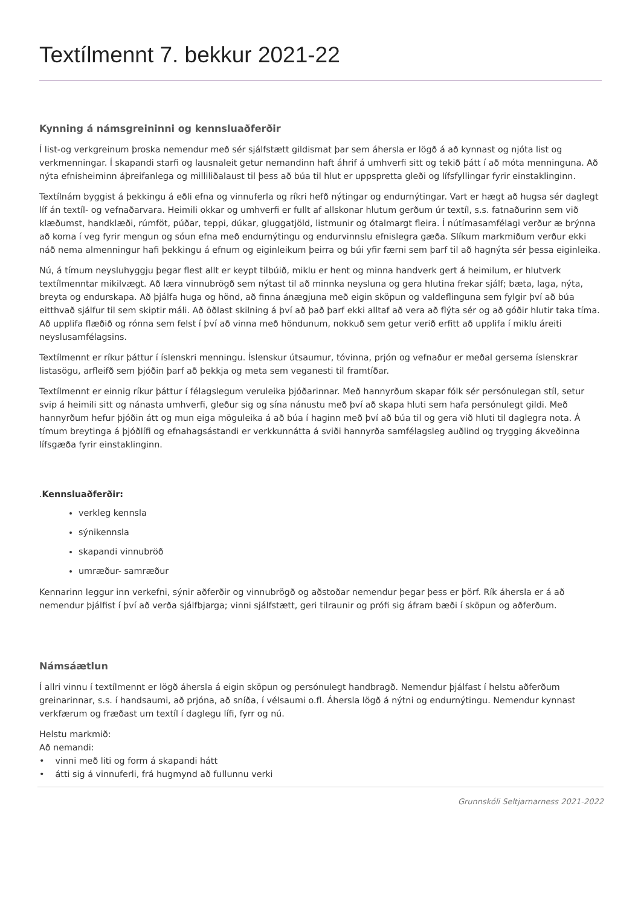Textílmennt 7. bekkur 2021-22
Kynning á námsgreininni og kennsluaðferðir
Í list-og verkgreinum þroska nemendur með sér sjálfstætt gildismat þar sem áhersla er lögð á að kynnast og njóta list og verkmenningar. Í skapandi starfi og lausnaleit getur nemandinn haft áhrif á umhverfi sitt og tekið þátt í að móta menninguna. Að nýta efnisheiminn áþreifanlega og milliliðalaust til þess að búa til hlut er uppspretta gleði og lífsfyllingar fyrir einstaklinginn.
Textílnám byggist á þekkingu á eðli efna og vinnuferla og ríkri hefð nýtingar og endurnýtingar. Vart er hægt að hugsa sér daglegt líf án textíl- og vefnaðarvara. Heimili okkar og umhverfi er fullt af allskonar hlutum gerðum úr textíl, s.s. fatnaðurinn sem við klæðumst, handklæði, rúmföt, púðar, teppi, dúkar, gluggatjöld, listmunir og ótalmargt fleira. Í nútímasamfélagi verður æ brýnna að koma í veg fyrir mengun og sóun efna með endurnýtingu og endurvinnslu efnislegra gæða. Slíkum markmiðum verður ekki náð nema almenningur hafi þekkingu á efnum og eiginleikum þeirra og búi yfir færni sem þarf til að hagnýta sér þessa eiginleika.
Nú, á tímum neysluhyggju þegar flest allt er keypt tilbúið, miklu er hent og minna handverk gert á heimilum, er hlutverk textílmenntar mikilvægt. Að læra vinnubrögð sem nýtast til að minnka neysluna og gera hlutina frekar sjálf; bæta, laga, nýta, breyta og endurskapa. Að þjálfa huga og hönd, að finna ánægjuna með eigin sköpun og valdeflinguna sem fylgir því að búa eitthvað sjálfur til sem skiptir máli. Að öðlast skilning á því að það þarf ekki alltaf að vera að flýta sér og að góðir hlutir taka tíma. Að upplifa flæðið og rónna sem felst í því að vinna með höndunum, nokkuð sem getur verið erfitt að upplifa í miklu áreiti neyslusamfélagsins.
Textílmennt er ríkur þáttur í íslenskri menningu. Íslenskur útsaumur, tóvinna, prjón og vefnaður er meðal gersema íslenskrar listasögu, arfleifð sem þjóðin þarf að þekkja og meta sem veganesti til framtíðar.
Textílmennt er einnig ríkur þáttur í félagslegum veruleika þjóðarinnar. Með hannyrðum skapar fólk sér persónulegan stíl, setur svip á heimili sitt og nánasta umhverfi, gleður sig og sína nánustu með því að skapa hluti sem hafa persónulegt gildi. Með hannyrðum hefur þjóðin átt og mun eiga möguleika á að búa í haginn með því að búa til og gera við hluti til daglegra nota. Á tímum breytinga á þjóðlífi og efnahagsástandi er verkkunnátta á sviði hannyrða samfélagsleg auðlind og trygging ákveðinna lífsgæða fyrir einstaklinginn.
.Kennsluaðferðir:
verkleg kennsla
sýnikennsla
skapandi vinnubröð
umræður- samræður
Kennarinn leggur inn verkefni, sýnir aðferðir og vinnubrögð og aðstoðar nemendur þegar þess er þörf. Rík áhersla er á að nemendur þjálfist í því að verða sjálfbjarga; vinni sjálfstætt, geri tilraunir og prófi sig áfram bæði í sköpun og aðferðum.
Námsáætlun
Í allri vinnu í textílmennt er lögð áhersla á eigin sköpun og persónulegt handbragð. Nemendur þjálfast í helstu aðferðum greinarinnar, s.s. í handsaumi, að prjóna, að sníða, í vélsaumi o.fl. Áhersla lögð á nýtni og endurnýtingu. Nemendur kynnast verkfærum og fræðast um textíl í daglegu lífi, fyrr og nú.
Helstu markmið:
Að nemandi:
• vinni með liti og form á skapandi hátt
• átti sig á vinnuferli, frá hugmynd að fullunnu verki
Grunnskóli Seltjarnarness 2021-2022